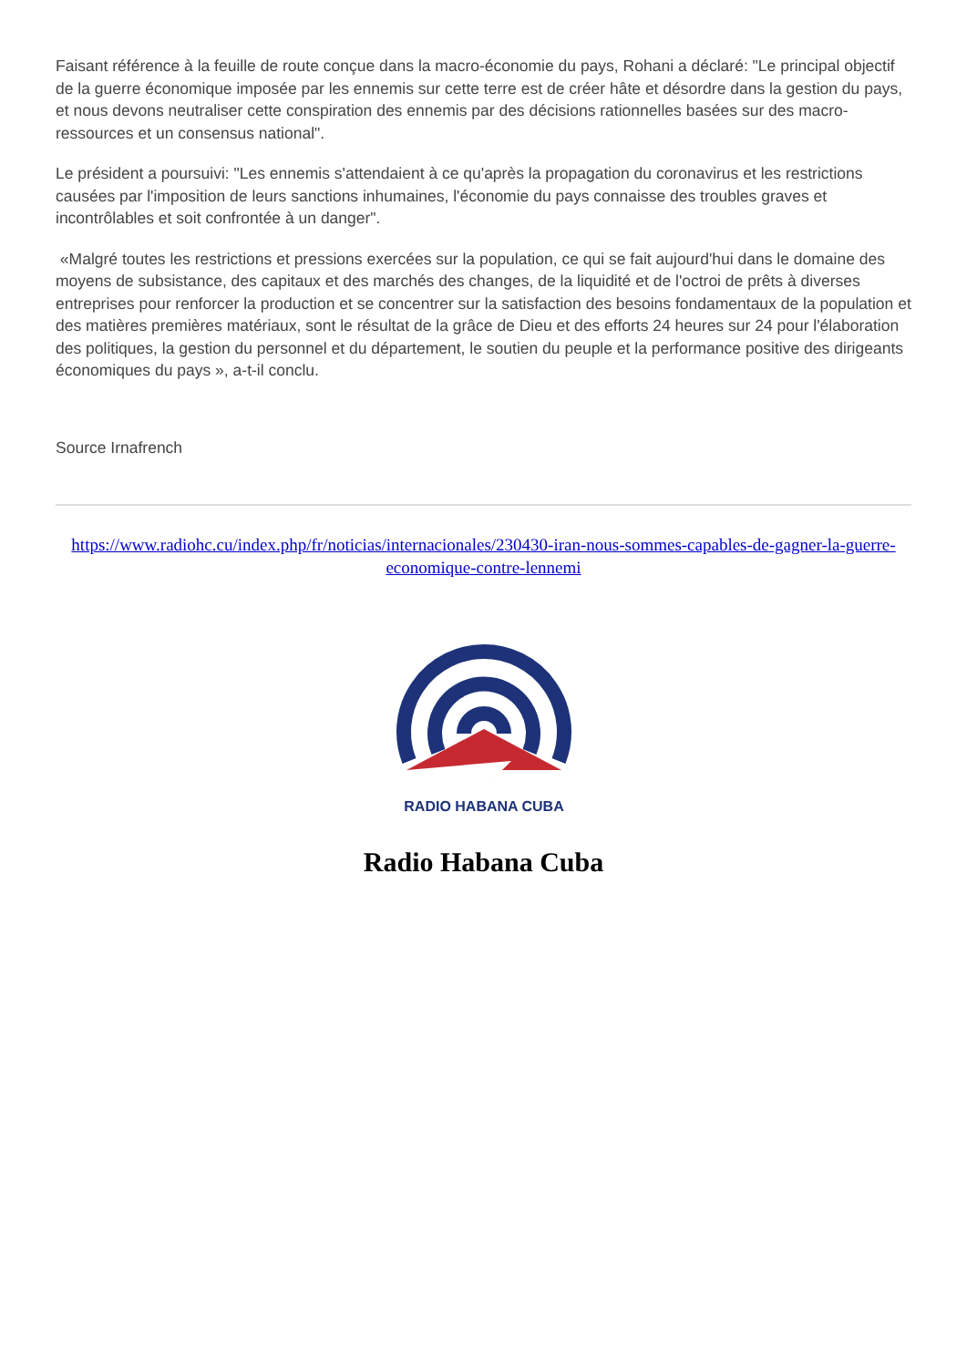Faisant référence à la feuille de route conçue dans la macro-économie du pays, Rohani a déclaré: "Le principal objectif de la guerre économique imposée par les ennemis sur cette terre est de créer hâte et désordre dans la gestion du pays, et nous devons neutraliser cette conspiration des ennemis par des décisions rationnelles basées sur des macro-ressources et un consensus national".
Le président a poursuivi: "Les ennemis s'attendaient à ce qu'après la propagation du coronavirus et les restrictions causées par l'imposition de leurs sanctions inhumaines, l'économie du pays connaisse des troubles graves et incontrôlables et soit confrontée à un danger".
«Malgré toutes les restrictions et pressions exercées sur la population, ce qui se fait aujourd'hui dans le domaine des moyens de subsistance, des capitaux et des marchés des changes, de la liquidité et de l'octroi de prêts à diverses entreprises pour renforcer la production et se concentrer sur la satisfaction des besoins fondamentaux de la population et des matières premières matériaux, sont le résultat de la grâce de Dieu et des efforts 24 heures sur 24 pour l'élaboration des politiques, la gestion du personnel et du département, le soutien du peuple et la performance positive des dirigeants économiques du pays », a-t-il conclu.
Source Irnafrench
https://www.radiohc.cu/index.php/fr/noticias/internacionales/230430-iran-nous-sommes-capables-de-gagner-la-guerre-economique-contre-lennemi
RADIO HABANA CUBA
Radio Habana Cuba